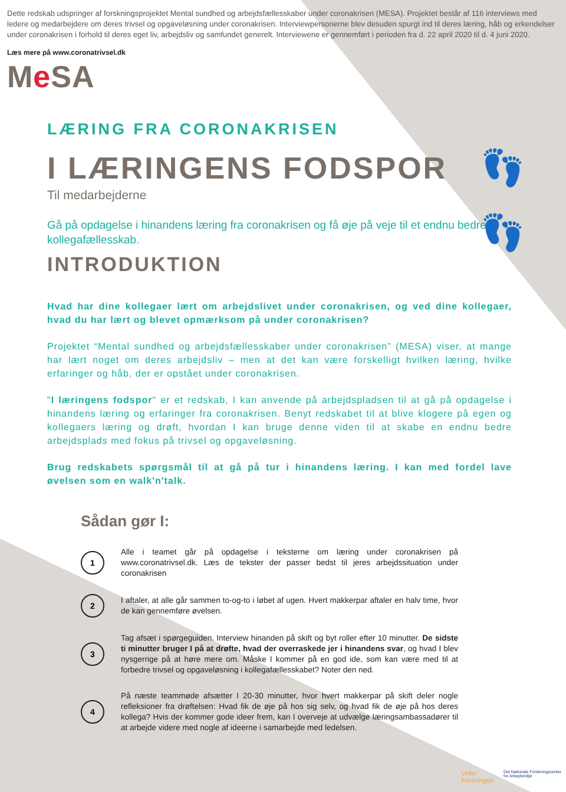👣
👣
Dette redskab udspringer af forskningsprojektet Mental sundhed og arbejdsfællesskaber under coronakrisen (MESA). Projektet består af 116 interviews med ledere og medarbejdere om deres trivsel og opgaveløsning under coronakrisen. Interviewpersonerne blev desuden spurgt ind til deres læring, håb og erkendelser under coronakrisen i forhold til deres eget liv, arbejdsliv og samfundet generelt. Interviewene er gennemført i perioden fra d. 22 april 2020 til d. 4 juni 2020.
Læs mere på www.coronatrivsel.dk
Me SA
LÆRING FRA CORONAKRISEN
I LÆRINGENS FODSPOR
Til medarbejderne
Gå på opdagelse i hinandens læring fra coronakrisen og få øje på veje til et endnu bedre kollegafællesskab.
INTRODUKTION
Hvad har dine kollegaer lært om arbejdslivet under coronakrisen, og ved dine kollegaer, hvad du har lært og blevet opmærksom på under coronakrisen?
Projektet “Mental sundhed og arbejdsfællesskaber under coronakrisen” (MESA) viser, at mange har lært noget om deres arbejdsliv – men at det kan være forskelligt hvilken læring, hvilke erfaringer og håb, der er opstået under coronakrisen.
"I læringens fodspor" er et redskab, I kan anvende på arbejdspladsen til at gå på opdagelse i hinandens læring og erfaringer fra coronakrisen. Benyt redskabet til at blive klogere på egen og kollegaers læring og drøft, hvordan I kan bruge denne viden til at skabe en endnu bedre arbejdsplads med fokus på trivsel og opgaveløsning.
Brug redskabets spørgsmål til at gå på tur i hinandens læring. I kan med fordel lave øvelsen som en walk'n'talk.
Sådan gør I:
1
Alle i teamet går på opdagelse i teksterne om læring under coronakrisen på www.coronatrivsel.dk. Læs de tekster der passer bedst til jeres arbejdssituation under coronakrisen
2
I aftaler, at alle går sammen to-og-to i løbet af ugen. Hvert makkerpar aftaler en halv time, hvor de kan gennemføre øvelsen.
3
Tag afsæt i spørgeguiden. Interview hinanden på skift og byt roller efter 10 minutter. De sidste ti minutter bruger I på at drøfte, hvad der overraskede jer i hinandens svar, og hvad I blev nysgerrige på at høre mere om. Måske I kommer på en god ide, som kan være med til at forbedre trivsel og opgaveløsning i kollegafællesskabet? Noter den ned.
4
På næste teammøde afsætter I 20-30 minutter, hvor hvert makkerpar på skift deler nogle refleksioner fra drøftelsen: Hvad fik de øje på hos sig selv, og hvad fik de øje på hos deres kollega? Hvis der kommer gode ideer frem, kan I overveje at udvælge læringsambassadører til at arbejde videre med nogle af ideerne i samarbejde med ledelsen.
Velliv
Foreningen
Det Nationale Forskningscenter
for Arbejdsmiljø